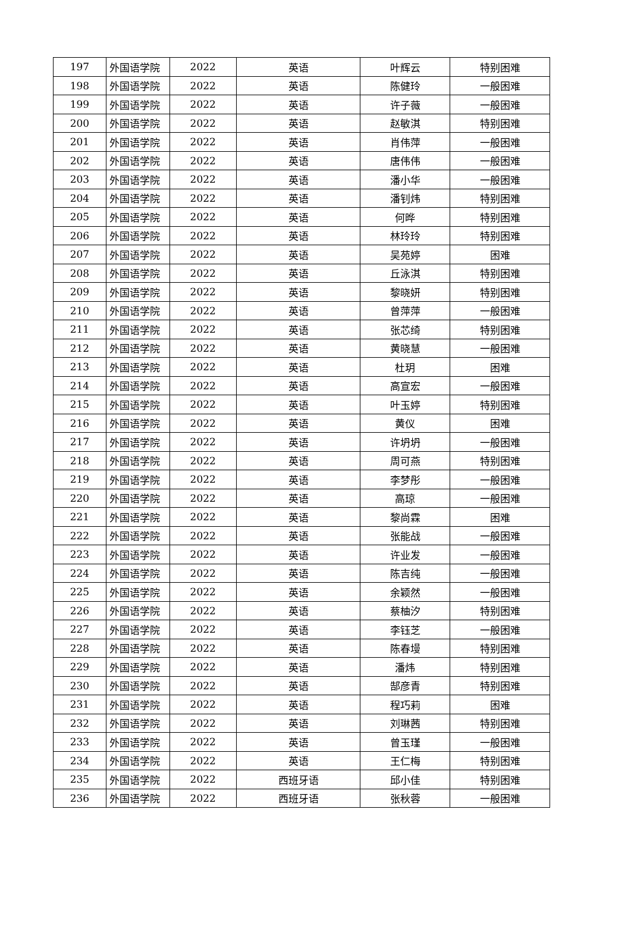| 197 | 外国语学院 | 2022 | 英语 | 叶辉云 | 特别困难 |
| 198 | 外国语学院 | 2022 | 英语 | 陈健玲 | 一般困难 |
| 199 | 外国语学院 | 2022 | 英语 | 许子薇 | 一般困难 |
| 200 | 外国语学院 | 2022 | 英语 | 赵敏淇 | 特别困难 |
| 201 | 外国语学院 | 2022 | 英语 | 肖伟萍 | 一般困难 |
| 202 | 外国语学院 | 2022 | 英语 | 唐伟伟 | 一般困难 |
| 203 | 外国语学院 | 2022 | 英语 | 潘小华 | 一般困难 |
| 204 | 外国语学院 | 2022 | 英语 | 潘钊炜 | 特别困难 |
| 205 | 外国语学院 | 2022 | 英语 | 何晔 | 特别困难 |
| 206 | 外国语学院 | 2022 | 英语 | 林玲玲 | 特别困难 |
| 207 | 外国语学院 | 2022 | 英语 | 吴苑婷 | 困难 |
| 208 | 外国语学院 | 2022 | 英语 | 丘泳淇 | 特别困难 |
| 209 | 外国语学院 | 2022 | 英语 | 黎晓妍 | 特别困难 |
| 210 | 外国语学院 | 2022 | 英语 | 曾萍萍 | 一般困难 |
| 211 | 外国语学院 | 2022 | 英语 | 张芯绮 | 特别困难 |
| 212 | 外国语学院 | 2022 | 英语 | 黄晓慧 | 一般困难 |
| 213 | 外国语学院 | 2022 | 英语 | 杜玥 | 困难 |
| 214 | 外国语学院 | 2022 | 英语 | 高宣宏 | 一般困难 |
| 215 | 外国语学院 | 2022 | 英语 | 叶玉婷 | 特别困难 |
| 216 | 外国语学院 | 2022 | 英语 | 黄仪 | 困难 |
| 217 | 外国语学院 | 2022 | 英语 | 许坍坍 | 一般困难 |
| 218 | 外国语学院 | 2022 | 英语 | 周可燕 | 特别困难 |
| 219 | 外国语学院 | 2022 | 英语 | 李梦彤 | 一般困难 |
| 220 | 外国语学院 | 2022 | 英语 | 高琼 | 一般困难 |
| 221 | 外国语学院 | 2022 | 英语 | 黎尚霖 | 困难 |
| 222 | 外国语学院 | 2022 | 英语 | 张能战 | 一般困难 |
| 223 | 外国语学院 | 2022 | 英语 | 许业发 | 一般困难 |
| 224 | 外国语学院 | 2022 | 英语 | 陈吉纯 | 一般困难 |
| 225 | 外国语学院 | 2022 | 英语 | 余颖然 | 一般困难 |
| 226 | 外国语学院 | 2022 | 英语 | 蔡柚汐 | 特别困难 |
| 227 | 外国语学院 | 2022 | 英语 | 李钰芝 | 一般困难 |
| 228 | 外国语学院 | 2022 | 英语 | 陈春墁 | 特别困难 |
| 229 | 外国语学院 | 2022 | 英语 | 潘炜 | 特别困难 |
| 230 | 外国语学院 | 2022 | 英语 | 郜彦青 | 特别困难 |
| 231 | 外国语学院 | 2022 | 英语 | 程巧莉 | 困难 |
| 232 | 外国语学院 | 2022 | 英语 | 刘琳茜 | 特别困难 |
| 233 | 外国语学院 | 2022 | 英语 | 曾玉瑾 | 一般困难 |
| 234 | 外国语学院 | 2022 | 英语 | 王仁梅 | 特别困难 |
| 235 | 外国语学院 | 2022 | 西班牙语 | 邱小佳 | 特别困难 |
| 236 | 外国语学院 | 2022 | 西班牙语 | 张秋蓉 | 一般困难 |